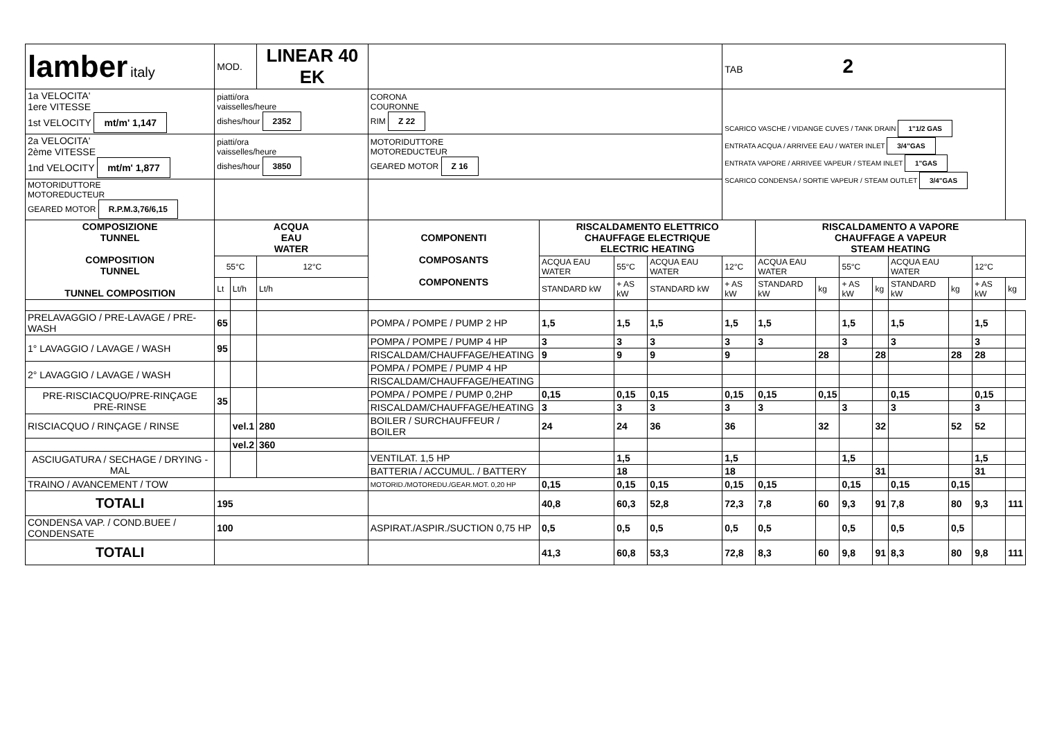| lamber italy | MOD. | | LINEAR 40 EK | | | | | TAB 2 | | | | | | | | |
| 1a VELOCITA' 1ere VITESSE 1st VELOCITY mt/m' 1,147 | piatti/ora vaisselles/heure dishes/hour 2352 | | | CORONA COURONNE RIM Z 22 | | | | SCARICO VASCHE / VIDANGE CUVES / TANK DRAIN 1"1/2 GAS ENTRATA ACQUA / ARRIVEE EAU / WATER INLET 3/4"GAS ENTRATA VAPORE / ARRIVEE VAPEUR / STEAM INLET 1"GAS SCARICO CONDENSA / SORTIE VAPEUR / STEAM OUTLET 3/4"GAS | | | | | | | | |
| 2a VELOCITA' 2ème VITESSE 1nd VELOCITY mt/m' 1,877 | piatti/ora vaisselles/heure dishes/hour 3850 | | | MOTORIDUTTORE MOTOREDUCTEUR GEARED MOTOR Z 16 | | | | | | | | | | | | |
| MOTORIDUTTORE MOTOREDUCTEUR GEARED MOTOR R.P.M.3,76/6,15 | | | | | | | | | | | | | | | | |
| COMPOSIZIONE TUNNEL COMPOSITION TUNNEL TUNNEL COMPOSITION | ACQUA EAU WATER | | | COMPONENTI COMPOSANTS COMPONENTS | RISCALDAMENTO ELETTRICO CHAUFFAGE ELECTRIQUE ELECTRIC HEATING | | | | RISCALDAMENTO A VAPORE CHAUFFAGE A VAPEUR STEAM HEATING | | | | | | | |
| | 55°C | | 12°C | | ACQUA EAU WATER | 55°C | ACQUA EAU WATER | 12°C | ACQUA EAU WATER | | 55°C | | ACQUA EAU WATER | | 12°C | |
| | Lt | Lt/h | Lt/h | | STANDARD kW | + AS kW | STANDARD kW | + AS kW | STANDARD kW | kg | + AS kW | kg | STANDARD kW | kg | + AS kW | kg |
| PRELAVAGGIO / PRE-LAVAGE / PRE-WASH | 65 | | | POMPA / POMPE / PUMP 2 HP | 1,5 | 1,5 | 1,5 | 1,5 | 1,5 | | 1,5 | | 1,5 | | 1,5 | |
| 1° LAVAGGIO / LAVAGE / WASH | 95 | | | POMPA / POMPE / PUMP 4 HP | 3 | 3 | 3 | 3 | 3 | | 3 | | 3 | | 3 | |
| | | | | RISCALDAM/CHAUFFAGE/HEATING | 9 | 9 | 9 | 9 | | 28 | | 28 | | 28 | 28 | |
| 2° LAVAGGIO / LAVAGE / WASH | | | | POMPA / POMPE / PUMP 4 HP | | | | | | | | | | | | |
| | | | | RISCALDAM/CHAUFFAGE/HEATING | | | | | | | | | | | | |
| PRE-RISCIACQUO/PRE-RINÇAGE PRE-RINSE | 35 | | | POMPA / POMPE / PUMP 0,2HP | 0,15 | 0,15 | 0,15 | 0,15 | 0,15 | 0,15 | | | 0,15 | | 0,15 | |
| | | | | RISCALDAM/CHAUFFAGE/HEATING | 3 | 3 | 3 | 3 | 3 | | 3 | | 3 | | 3 | |
| RISCIACQUO / RINÇAGE / RINSE | | vel.1 | 280 | BOILER / SURCHAUFFEUR / BOILER | 24 | 24 | 36 | 36 | | 32 | | 32 | | 52 | 52 | |
| | | vel.2 | 360 | | | | | | | | | | | | | |
| ASCIUGATURA / SECHAGE / DRYING - MAL | | | | VENTILAT. 1,5 HP | | 1,5 | | 1,5 | | | 1,5 | | | | 1,5 | |
| | | | | BATTERIA / ACCUMUL. / BATTERY | | 18 | | 18 | | | | 31 | | | 31 | |
| TRAINO / AVANCEMENT / TOW | | | | MOTORID./MOTOREDU./GEAR.MOT. 0,20 HP | 0,15 | 0,15 | 0,15 | 0,15 | 0,15 | | 0,15 | | 0,15 | 0,15 | | |
| TOTALI | 195 | | | | 40,8 | 60,3 | 52,8 | 72,3 | 7,8 | 60 | 9,3 | 91 | 7,8 | 80 | 9,3 | 111 |
| CONDENSA VAP. / COND.BUEE / CONDENSATE | 100 | | | ASPIRAT./ASPIR./SUCTION 0,75 HP | 0,5 | 0,5 | 0,5 | 0,5 | 0,5 | | 0,5 | | 0,5 | 0,5 | | |
| TOTALI | | | | | 41,3 | 60,8 | 53,3 | 72,8 | 8,3 | 60 | 9,8 | 91 | 8,3 | 80 | 9,8 | 111 |